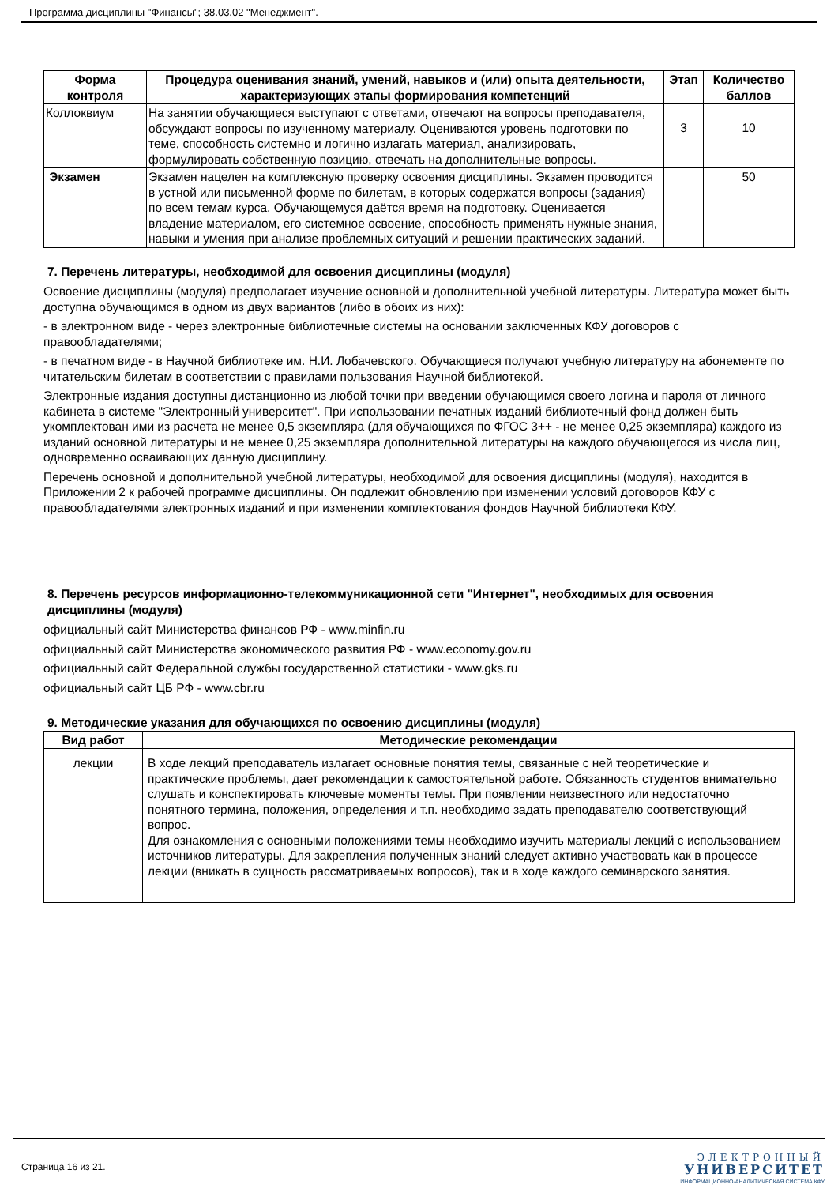Программа дисциплины "Финансы"; 38.03.02 "Менеджмент".
| Форма контроля | Процедура оценивания знаний, умений, навыков и (или) опыта деятельности, характеризующих этапы формирования компетенций | Этап | Количество баллов |
| --- | --- | --- | --- |
| Коллоквиум | На занятии обучающиеся выступают с ответами, отвечают на вопросы преподавателя, обсуждают вопросы по изученному материалу. Оцениваются уровень подготовки по теме, способность системно и логично излагать материал, анализировать, формулировать собственную позицию, отвечать на дополнительные вопросы. | 3 | 10 |
| Экзамен | Экзамен нацелен на комплексную проверку освоения дисциплины. Экзамен проводится в устной или письменной форме по билетам, в которых содержатся вопросы (задания) по всем темам курса. Обучающемуся даётся время на подготовку. Оценивается владение материалом, его системное освоение, способность применять нужные знания, навыки и умения при анализе проблемных ситуаций и решении практических заданий. | | 50 |
7. Перечень литературы, необходимой для освоения дисциплины (модуля)
Освоение дисциплины (модуля) предполагает изучение основной и дополнительной учебной литературы. Литература может быть доступна обучающимся в одном из двух вариантов (либо в обоих из них):
- в электронном виде - через электронные библиотечные системы на основании заключенных КФУ договоров с правообладателями;
- в печатном виде - в Научной библиотеке им. Н.И. Лобачевского. Обучающиеся получают учебную литературу на абонементе по читательским билетам в соответствии с правилами пользования Научной библиотекой.
Электронные издания доступны дистанционно из любой точки при введении обучающимся своего логина и пароля от личного кабинета в системе "Электронный университет". При использовании печатных изданий библиотечный фонд должен быть укомплектован ими из расчета не менее 0,5 экземпляра (для обучающихся по ФГОС 3++ - не менее 0,25 экземпляра) каждого из изданий основной литературы и не менее 0,25 экземпляра дополнительной литературы на каждого обучающегося из числа лиц, одновременно осваивающих данную дисциплину.
Перечень основной и дополнительной учебной литературы, необходимой для освоения дисциплины (модуля), находится в Приложении 2 к рабочей программе дисциплины. Он подлежит обновлению при изменении условий договоров КФУ с правообладателями электронных изданий и при изменении комплектования фондов Научной библиотеки КФУ.
8. Перечень ресурсов информационно-телекоммуникационной сети "Интернет", необходимых для освоения дисциплины (модуля)
официальный сайт Министерства финансов РФ - www.minfin.ru
официальный сайт Министерства экономического развития РФ - www.economy.gov.ru
официальный сайт Федеральной службы государственной статистики - www.gks.ru
официальный сайт ЦБ РФ - www.cbr.ru
9. Методические указания для обучающихся по освоению дисциплины (модуля)
| Вид работ | Методические рекомендации |
| --- | --- |
| лекции | В ходе лекций преподаватель излагает основные понятия темы, связанные с ней теоретические и практические проблемы, дает рекомендации к самостоятельной работе. Обязанность студентов внимательно слушать и конспектировать ключевые моменты темы. При появлении неизвестного или недостаточно понятного термина, положения, определения и т.п. необходимо задать преподавателю соответствующий вопрос. Для ознакомления с основными положениями темы необходимо изучить материалы лекций с использованием источников литературы. Для закрепления полученных знаний следует активно участвовать как в процессе лекции (вникать в сущность рассматриваемых вопросов), так и в ходе каждого семинарского занятия. |
Страница 16 из 21.
ЭЛЕКТРОННЫЙ
УНИВЕРСИТЕТ
ИНФОРМАЦИОННО-АНАЛИТИЧЕСКАЯ СИСТЕМА КФУ